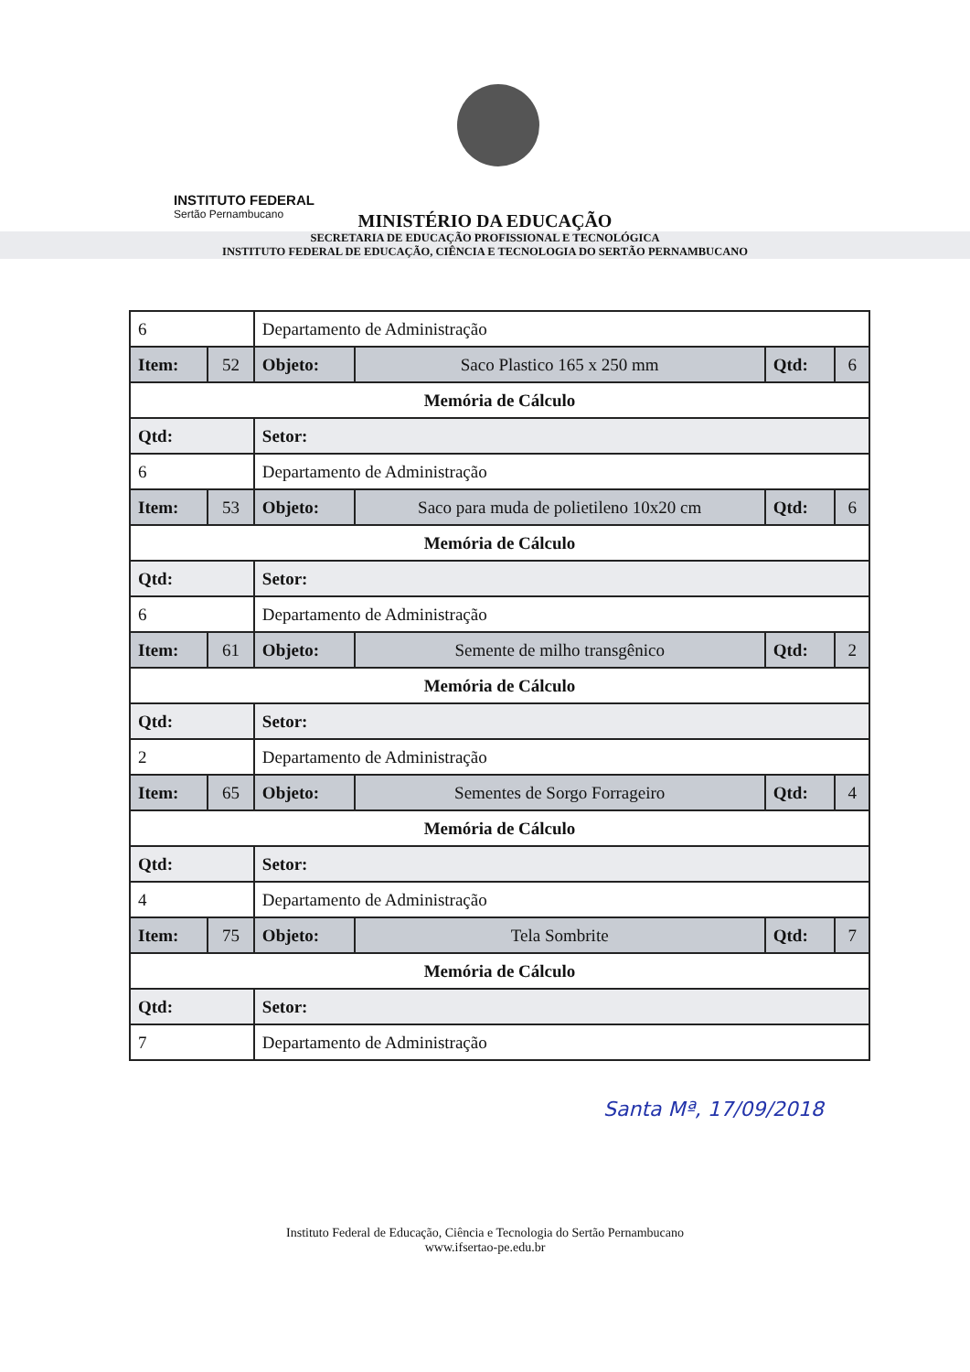INSTITUTO FEDERAL
Sertão Pernambucano
MINISTÉRIO DA EDUCAÇÃO
SECRETARIA DE EDUCAÇÃO PROFISSIONAL E TECNOLÓGICA
INSTITUTO FEDERAL DE EDUCAÇÃO, CIÊNCIA E TECNOLOGIA DO SERTÃO PERNAMBUCANO
| 6 | | Departamento de Administração | | | |
| Item: | 52 | Objeto: | Saco Plastico 165 x 250 mm | Qtd: | 6 |
| Memória de Cálculo | | | | | |
| Qtd: | | Setor: | | | |
| 6 | | Departamento de Administração | | | |
| Item: | 53 | Objeto: | Saco para muda de polietileno 10x20 cm | Qtd: | 6 |
| Memória de Cálculo | | | | | |
| Qtd: | | Setor: | | | |
| 6 | | Departamento de Administração | | | |
| Item: | 61 | Objeto: | Semente de milho transgênico | Qtd: | 2 |
| Memória de Cálculo | | | | | |
| Qtd: | | Setor: | | | |
| 2 | | Departamento de Administração | | | |
| Item: | 65 | Objeto: | Sementes de Sorgo Forrageiro | Qtd: | 4 |
| Memória de Cálculo | | | | | |
| Qtd: | | Setor: | | | |
| 4 | | Departamento de Administração | | | |
| Item: | 75 | Objeto: | Tela Sombrite | Qtd: | 7 |
| Memória de Cálculo | | | | | |
| Qtd: | | Setor: | | | |
| 7 | | Departamento de Administração | | | |
Santa Mª, 17/09/2018
Instituto Federal de Educação, Ciência e Tecnologia do Sertão Pernambucano
www.ifsertao-pe.edu.br